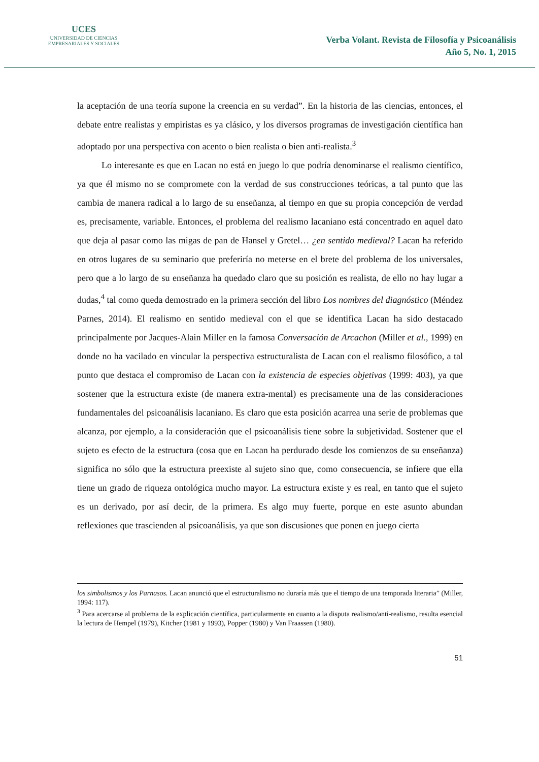UCES
UNIVERSIDAD DE CIENCIAS
EMPRESARIALES Y SOCIALES
Verba Volant. Revista de Filosofía y Psicoanálisis
Año 5, No. 1, 2015
la aceptación de una teoría supone la creencia en su verdad”. En la historia de las ciencias, entonces, el debate entre realistas y empiristas es ya clásico, y los diversos programas de investigación científica han adoptado por una perspectiva con acento o bien realista o bien anti-realista.<sup>3</sup>
Lo interesante es que en Lacan no está en juego lo que podría denominarse el realismo científico, ya que él mismo no se compromete con la verdad de sus construcciones teóricas, a tal punto que las cambia de manera radical a lo largo de su enseñanza, al tiempo en que su propia concepción de verdad es, precisamente, variable. Entonces, el problema del realismo lacaniano está concentrado en aquel dato que deja al pasar como las migas de pan de Hansel y Gretel… ¿en sentido medieval? Lacan ha referido en otros lugares de su seminario que preferiría no meterse en el brete del problema de los universales, pero que a lo largo de su enseñanza ha quedado claro que su posición es realista, de ello no hay lugar a dudas,<sup>4</sup> tal como queda demostrado en la primera sección del libro Los nombres del diagnóstico (Méndez Parnes, 2014). El realismo en sentido medieval con el que se identifica Lacan ha sido destacado principalmente por Jacques-Alain Miller en la famosa Conversación de Arcachon (Miller et al., 1999) en donde no ha vacilado en vincular la perspectiva estructuralista de Lacan con el realismo filosófico, a tal punto que destaca el compromiso de Lacan con la existencia de especies objetivas (1999: 403), ya que sostener que la estructura existe (de manera extra-mental) es precisamente una de las consideraciones fundamentales del psicoanálisis lacaniano. Es claro que esta posición acarrea una serie de problemas que alcanza, por ejemplo, a la consideración que el psicoanálisis tiene sobre la subjetividad. Sostener que el sujeto es efecto de la estructura (cosa que en Lacan ha perdurado desde los comienzos de su enseñanza) significa no sólo que la estructura preexiste al sujeto sino que, como consecuencia, se infiere que ella tiene un grado de riqueza ontológica mucho mayor. La estructura existe y es real, en tanto que el sujeto es un derivado, por así decir, de la primera. Es algo muy fuerte, porque en este asunto abundan reflexiones que trascienden al psicoanálisis, ya que son discusiones que ponen en juego cierta
los simbolismos y los Parnasos. Lacan anunció que el estructuralismo no duraría más que el tiempo de una temporada literaria” (Miller, 1994: 117).
<sup>3</sup> Para acercarse al problema de la explicación científica, particularmente en cuanto a la disputa realismo/anti-realismo, resulta esencial la lectura de Hempel (1979), Kitcher (1981 y 1993), Popper (1980) y Van Fraassen (1980).
51